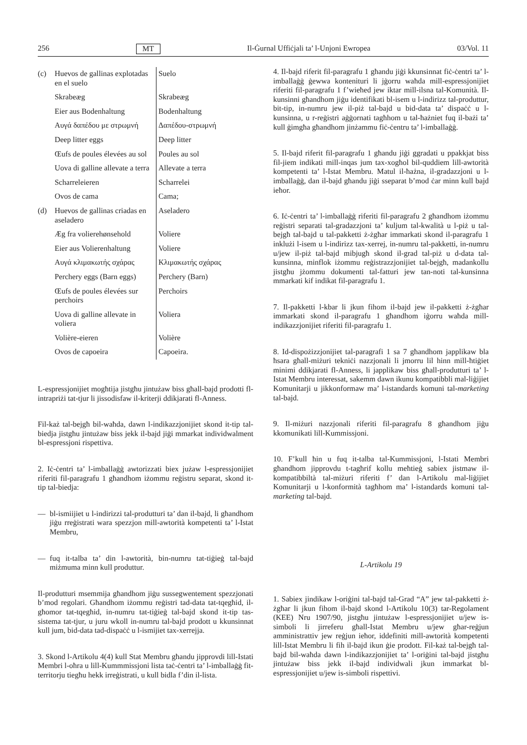256 MT Il-Ġurnal Uffiċjali ta’ l-Unjoni Ewropea 03/Vol. 11
| (c) | Huevos de gallinas explotadas en el suelo | Suelo |
| | Skrabeæg | Skrabeæg |
| | Eier aus Bodenhaltung | Bodenhaltung |
| | Αυγά δαπέδου με στρωμνή | Δαπέδου-στρωμνή |
| | Deep litter eggs | Deep litter |
| | Œufs de poules élevées au sol | Poules au sol |
| | Uova di galline allevate a terra | Allevate a terra |
| | Scharreleieren | Scharrelei |
| | Ovos de cama | Cama; |
| (d) | Huevos de gallinas criadas en aseladero | Aseladero |
| | Æg fra volierehønsehold | Voliere |
| | Eier aus Volierenhaltung | Voliere |
| | Αυγά κλιμακωτής σχάρας | Κλιμακωτής σχάρας |
| | Perchery eggs (Barn eggs) | Perchery (Barn) |
| | Œufs de poules élevées sur perchoirs | Perchoirs |
| | Uova di galline allevate in voliera | Voliera |
| | Volière-eieren | Volière |
| | Ovos de capoeira | Capoeira. |
L-espressjonijiet mogħtija jistgħu jintużaw biss għall-bajd prodotti fl-intrapriżi tat-tjur li jissodisfaw il-kriterji ddikjarati fl-Anness.
Fil-każ tal-bejgħ bil-waħda, dawn l-indikazzjonijiet skond it-tip tal-biedja jistgħu jintużaw biss jekk il-bajd jiġi mmarkat individwalment bl-espressjoni rispettiva.
2. Iċ-ċentri ta’ l-imballaġġ awtorizzati biex jużaw l-espressjonijiet riferiti fil-paragrafu 1 għandhom iżommu reġistru separat, skond it-tip tal-biedja:
— bl-ismiijiet u l-indirizzi tal-produtturi ta’ dan il-bajd, li għandhom jiġu rreġistrati wara spezzjon mill-awtorità kompetenti ta’ l-Istat Membru,
— fuq it-talba ta’ din l-awtorità, bin-numru tat-tiġieġ tal-bajd miżmuma minn kull produttur.
Il-produtturi msemmija għandhom jiġu sussegwentement spezzjonati b’mod regolari. Għandhom iżommu reġistri tad-data tat-tqegħid, il-għomor tat-tqegħid, in-numru tat-tiġieġ tal-bajd skond it-tip tas-sistema tat-tjur, u juru wkoll in-numru tal-bajd prodott u kkunsinnat kull jum, bid-data tad-dispaċċ u l-ismijiet tax-xerrejja.
3. Skond l-Artikolu 4(4) kull Stat Membru għandu jipprovdi lill-Istati Membri l-oħra u lill-Kummmissjoni lista taċ-ċentri ta’ l-imballaġġ fit-territorju tiegħu hekk irreġistrati, u kull bidla f’din il-lista.
4. Il-bajd riferit fil-paragrafu 1 għandu jiġi kkunsinnat fiċ-ċentri ta’ l-imballaġġ ġewwa kontenituri li jġorru waħda mill-espressjonijiet riferiti fil-paragrafu 1 f’wieħed jew iktar mill-ilsna tal-Komunità. Il-kunsinni għandhom jiġu identifikati bl-isem u l-indirizz tal-produttur, bit-tip, in-numru jew il-piż tal-bajd u bid-data ta’ dispaċċ u l-kunsinna, u r-reġistri aġġornati tagħhom u tal-ħażniet fuq il-bażi ta’ kull ġimgħa għandhom jinżammu fiċ-ċentru ta’ l-imballaġġ.
5. Il-bajd riferit fil-paragrafu 1 għandu jiġi ggradati u ppakkjat biss fil-jiem indikati mill-inqas jum tax-xogħol bil-quddiem lill-awtorità kompetenti ta’ l-Istat Membru. Matul il-ħażna, il-gradazzjoni u l-imballaġġ, dan il-bajd għandu jiġi sseparat b’mod ċar minn kull bajd ieħor.
6. Iċ-ċentri ta’ l-imballaġġ riferiti fil-paragrafu 2 għandhom iżommu reġistri separati tal-gradazzjoni ta’ kuljum tal-kwalità u l-piż u tal-bejgħ tal-bajd u tal-pakketti ż-żgħar immarkati skond il-paragrafu 1 inklużi l-isem u l-indirizz tax-xerrej, in-numru tal-pakketti, in-numru u/jew il-piż tal-bajd mibjugħ skond il-grad tal-piż u d-data tal-kunsinna, minflok iżommu reġistrazzjonijiet tal-bejgħ, madankollu jistgħu jżommu dokumenti tal-fatturi jew tan-noti tal-kunsinna mmarkati kif indikat fil-paragrafu 1.
7. Il-pakketti l-kbar li jkun fihom il-bajd jew il-pakketti ż-żgħar immarkati skond il-paragrafu 1 għandhom iġorru waħda mill-indikazzjonijiet riferiti fil-paragrafu 1.
8. Id-dispożizzjonijiet tal-paragrafi 1 sa 7 għandhom japplikaw bla ħsara għall-miżuri tekniċi nazzjonali li jmorru lil hinn mill-ħtiġiet minimi ddikjarati fl-Anness, li japplikaw biss għall-produtturi ta’ l-Istat Membru interessat, sakemm dawn ikunu kompatibbli mal-liġijiet Komunitarji u jikkonformaw ma’ l-istandards komuni tal-marketing tal-bajd.
9. Il-miżuri nazzjonali riferiti fil-paragrafu 8 għandhom jiġu kkomunikati lill-Kummissjoni.
10. F’kull ħin u fuq it-talba tal-Kummissjoni, l-Istati Membri għandhom jipprovdu t-tagħrif kollu meħtieġ sabiex jistmaw il-kompatibbiltà tal-miżuri riferiti f’ dan l-Artikolu mal-liġijiet Komunitarji u l-konformità tagħhom ma’ l-istandards komuni tal-marketing tal-bajd.
L-Artikolu 19
1. Sabiex jindikaw l-oriġini tal-bajd tal-Grad “A” jew tal-pakketti ż-żgħar li jkun fihom il-bajd skond l-Artikolu 10(3) tar-Regolament (KEE) Nru 1907/90, jistgħu jintużaw l-espressjonijiet u/jew is-simboli li jirreferu għall-Istat Membru u/jew għar-reġjun amministrattiv jew reġjun ieħor, iddefiniti mill-awtorità kompetenti lill-Istat Membru li fih il-bajd ikun ġie prodott. Fil-każ tal-bejgħ tal-bajd bil-waħda dawn l-indikazzjonijiet ta’ l-oriġini tal-bajd jistgħu jintużaw biss jekk il-bajd individwali jkun immarkat bl-espressjonijiet u/jew is-simboli rispettivi.